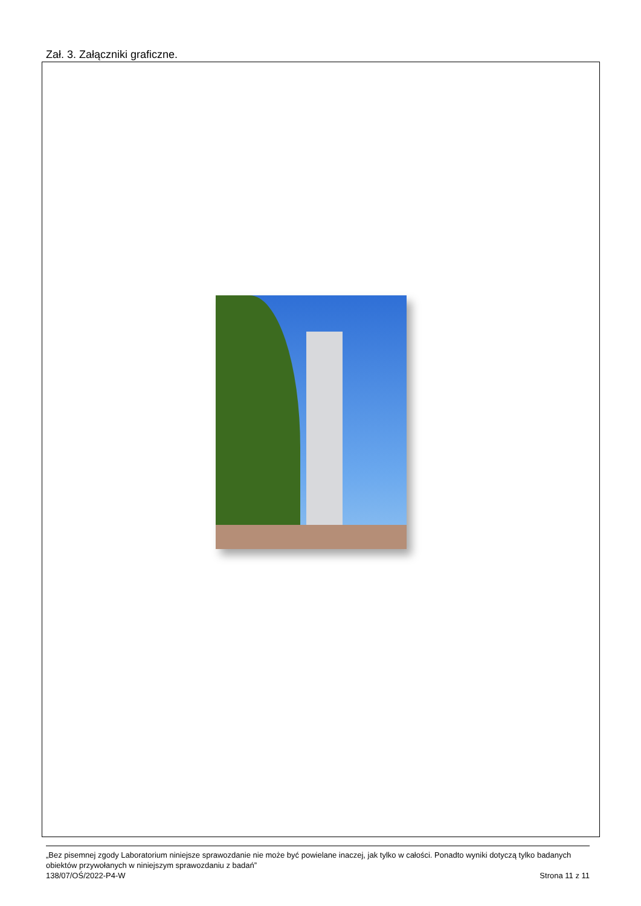Zał. 3. Załączniki graficzne.
„Bez pisemnej zgody Laboratorium niniejsze sprawozdanie nie może być powielane inaczej, jak tylko w całości. Ponadto wyniki dotyczą tylko badanych obiektów przywołanych w niniejszym sprawozdaniu z badań”
138/07/OŚ/2022-P4-W Strona 11 z 11